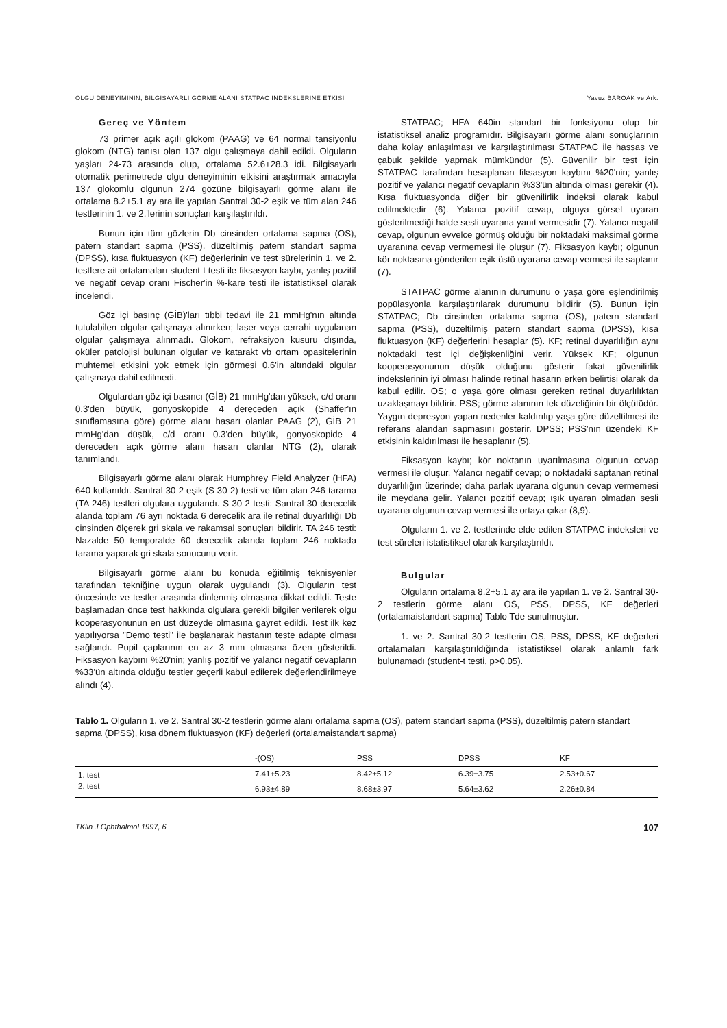OLGU DENEYİMİNİN, BİLGİSAYARLI GÖRME ALANI STATPAC İNDEKSLERİNE ETKİSİ Yavuz BAROAK ve Ark.
Gereç ve Yöntem
73 primer açık açılı glokom (PAAG) ve 64 normal tansiyonlu glokom (NTG) tanısı olan 137 olgu çalışmaya dahil edildi. Olguların yaşları 24-73 arasında olup, ortalama 52.6+28.3 idi. Bilgisayarlı otomatik perimetrede olgu deneyiminin etkisini araştırmak amacıyla 137 glokomlu olgunun 274 gözüne bilgisayarlı görme alanı ile ortalama 8.2+5.1 ay ara ile yapılan Santral 30-2 eşik ve tüm alan 246 testlerinin 1. ve 2.'lerinin sonuçları karşılaştırıldı.
Bunun için tüm gözlerin Db cinsinden ortalama sapma (OS), patern standart sapma (PSS), düzeltilmiş patern standart sapma (DPSS), kısa fluktuasyon (KF) değerlerinin ve test sürelerinin 1. ve 2. testlere ait ortalamaları student-t testi ile fiksasyon kaybı, yanlış pozitif ve negatif cevap oranı Fischer'in %-kare testi ile istatistiksel olarak incelendi.
Göz içi basınç (GİB)'ları tıbbi tedavi ile 21 mmHg'nın altında tutulabilen olgular çalışmaya alınırken; laser veya cerrahi uygulanan olgular çalışmaya alınmadı. Glokom, refraksiyon kusuru dışında, oküler patolojisi bulunan olgular ve katarakt vb ortam opasitelerinin muhtemel etkisini yok etmek için görmesi 0.6'in altındaki olgular çalışmaya dahil edilmedi.
Olgulardan göz içi basıncı (GİB) 21 mmHg'dan yüksek, c/d oranı 0.3'den büyük, gonyoskopide 4 dereceden açık (Shaffer'ın sınıflamasına göre) görme alanı hasarı olanlar PAAG (2), GİB 21 mmHg'dan düşük, c/d oranı 0.3'den büyük, gonyoskopide 4 dereceden açık görme alanı hasarı olanlar NTG (2), olarak tanımlandı.
Bilgisayarlı görme alanı olarak Humphrey Field Analyzer (HFA) 640 kullanıldı. Santral 30-2 eşik (S 30-2) testi ve tüm alan 246 tarama (TA 246) testleri olgulara uygulandı. S 30-2 testi: Santral 30 derecelik alanda toplam 76 ayrı noktada 6 derecelik ara ile retinal duyarlılığı Db cinsinden ölçerek gri skala ve rakamsal sonuçları bildirir. TA 246 testi: Nazalde 50 temporalde 60 derecelik alanda toplam 246 noktada tarama yaparak gri skala sonucunu verir.
Bilgisayarlı görme alanı bu konuda eğitilmiş teknisyenler tarafından tekniğine uygun olarak uygulandı (3). Olguların test öncesinde ve testler arasında dinlenmiş olmasına dikkat edildi. Teste başlamadan önce test hakkında olgulara gerekli bilgiler verilerek olgu kooperasyonunun en üst düzeyde olmasına gayret edildi. Test ilk kez yapılıyorsa "Demo testi" ile başlanarak hastanın teste adapte olması sağlandı. Pupil çaplarının en az 3 mm olmasına özen gösterildi. Fiksasyon kaybını %20'nin; yanlış pozitif ve yalancı negatif cevapların %33'ün altında olduğu testler geçerli kabul edilerek değerlendirilmeye alındı (4).
STATPAC; HFA 640in standart bir fonksiyonu olup bir istatistiksel analiz programıdır. Bilgisayarlı görme alanı sonuçlarının daha kolay anlaşılması ve karşılaştırılması STATPAC ile hassas ve çabuk şekilde yapmak mümkündür (5). Güvenilir bir test için STATPAC tarafından hesaplanan fiksasyon kaybını %20'nin; yanlış pozitif ve yalancı negatif cevapların %33'ün altında olması gerekir (4). Kısa fluktuasyonda diğer bir güvenilirlik indeksi olarak kabul edilmektedir (6). Yalancı pozitif cevap, olguya görsel uyaran gösterilmediği halde sesli uyarana yanıt vermesidir (7). Yalancı negatif cevap, olgunun evvelce görmüş olduğu bir noktadaki maksimal görme uyaranına cevap vermemesi ile oluşur (7). Fiksasyon kaybı; olgunun kör noktasına gönderilen eşik üstü uyarana cevap vermesi ile saptanır (7).
STATPAC görme alanının durumunu o yaşa göre eşlendirilmiş popülasyonla karşılaştırılarak durumunu bildirir (5). Bunun için STATPAC; Db cinsinden ortalama sapma (OS), patern standart sapma (PSS), düzeltilmiş patern standart sapma (DPSS), kısa fluktuasyon (KF) değerlerini hesaplar (5). KF; retinal duyarlılığın aynı noktadaki test içi değişkenliğini verir. Yüksek KF; olgunun kooperasyonunun düşük olduğunu gösterir fakat güvenilirlik indekslerinin iyi olması halinde retinal hasarın erken belirtisi olarak da kabul edilir. OS; o yaşa göre olması gereken retinal duyarlılıktan uzaklaşmayı bildirir. PSS; görme alanının tek düzeliğinin bir ölçütüdür. Yaygın depresyon yapan nedenler kaldırılıp yaşa göre düzeltilmesi ile referans alandan sapmasını gösterir. DPSS; PSS'nın üzendeki KF etkisinin kaldırılması ile hesaplanır (5).
Fiksasyon kaybı; kör noktanın uyarılmasına olgunun cevap vermesi ile oluşur. Yalancı negatif cevap; o noktadaki saptanan retinal duyarlılığın üzerinde; daha parlak uyarana olgunun cevap vermemesi ile meydana gelir. Yalancı pozitif cevap; ışık uyaran olmadan sesli uyarana olgunun cevap vermesi ile ortaya çıkar (8,9).
Olguların 1. ve 2. testlerinde elde edilen STATPAC indeksleri ve test süreleri istatistiksel olarak karşılaştırıldı.
Bulgular
Olguların ortalama 8.2+5.1 ay ara ile yapılan 1. ve 2. Santral 30-2 testlerin görme alanı OS, PSS, DPSS, KF değerleri (ortalamaistandart sapma) Tablo Tde sunulmuştur.
1. ve 2. Santral 30-2 testlerin OS, PSS, DPSS, KF değerleri ortalamaları karşılaştırıldığında istatistiksel olarak anlamlı fark bulunamadı (student-t testi, p>0.05).
Tablo 1. Olguların 1. ve 2. Santral 30-2 testlerin görme alanı ortalama sapma (OS), patern standart sapma (PSS), düzeltilmiş patern standart sapma (DPSS), kısa dönem fluktuasyon (KF) değerleri (ortalamaistandart sapma)
| | -(OS) | PSS | DPSS | KF |
| --- | --- | --- | --- | --- |
| 1. test | 7.41+5.23 | 8.42±5.12 | 6.39±3.75 | 2.53±0.67 |
| 2. test | 6.93±4.89 | 8.68±3.97 | 5.64±3.62 | 2.26±0.84 |
TKlin J Ophthalmol 1997, 6 107